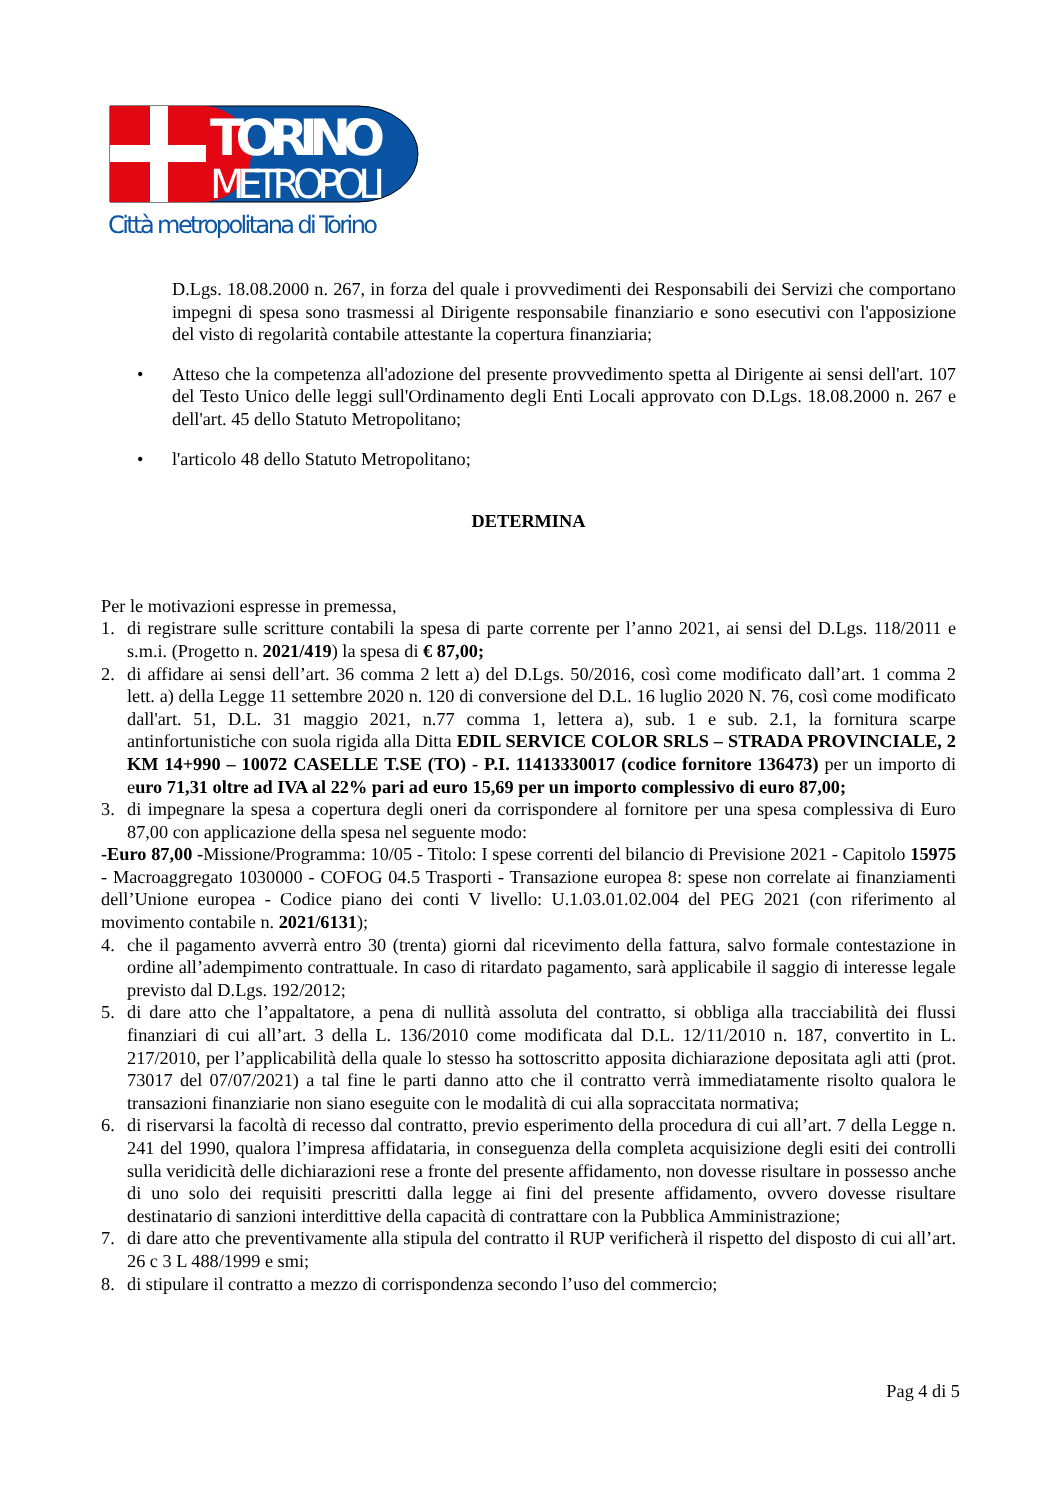TORINO
METROPOLI
Città metropolitana di Torino
D.Lgs. 18.08.2000 n. 267, in forza del quale i provvedimenti dei Responsabili dei Servizi che comportano impegni di spesa sono trasmessi al Dirigente responsabile finanziario e sono esecutivi con l'apposizione del visto di regolarità contabile attestante la copertura finanziaria;
• Atteso che la competenza all'adozione del presente provvedimento spetta al Dirigente ai sensi dell'art. 107 del Testo Unico delle leggi sull'Ordinamento degli Enti Locali approvato con D.Lgs. 18.08.2000 n. 267 e dell'art. 45 dello Statuto Metropolitano;
• l'articolo 48 dello Statuto Metropolitano;
DETERMINA
Per le motivazioni espresse in premessa,
1. di registrare sulle scritture contabili la spesa di parte corrente per l’anno 2021, ai sensi del D.Lgs. 118/2011 e s.m.i. (Progetto n. 2021/419) la spesa di € 87,00;
2. di affidare ai sensi dell’art. 36 comma 2 lett a) del D.Lgs. 50/2016, così come modificato dall’art. 1 comma 2 lett. a) della Legge 11 settembre 2020 n. 120 di conversione del D.L. 16 luglio 2020 N. 76, così come modificato dall'art. 51, D.L. 31 maggio 2021, n.77 comma 1, lettera a), sub. 1 e sub. 2.1, la fornitura scarpe antinfortunistiche con suola rigida alla Ditta EDIL SERVICE COLOR SRLS – STRADA PROVINCIALE, 2 KM 14+990 – 10072 CASELLE T.SE (TO) - P.I. 11413330017 (codice fornitore 136473) per un importo di euro 71,31 oltre ad IVA al 22% pari ad euro 15,69 per un importo complessivo di euro 87,00;
3. di impegnare la spesa a copertura degli oneri da corrispondere al fornitore per una spesa complessiva di Euro 87,00 con applicazione della spesa nel seguente modo:
-Euro 87,00 -Missione/Programma: 10/05 - Titolo: I spese correnti del bilancio di Previsione 2021 - Capitolo 15975 - Macroaggregato 1030000 - COFOG 04.5 Trasporti - Transazione europea 8: spese non correlate ai finanziamenti dell’Unione europea - Codice piano dei conti V livello: U.1.03.01.02.004 del PEG 2021 (con riferimento al movimento contabile n. 2021/6131);
4. che il pagamento avverrà entro 30 (trenta) giorni dal ricevimento della fattura, salvo formale contestazione in ordine all’adempimento contrattuale. In caso di ritardato pagamento, sarà applicabile il saggio di interesse legale previsto dal D.Lgs. 192/2012;
5. di dare atto che l’appaltatore, a pena di nullità assoluta del contratto, si obbliga alla tracciabilità dei flussi finanziari di cui all’art. 3 della L. 136/2010 come modificata dal D.L. 12/11/2010 n. 187, convertito in L. 217/2010, per l’applicabilità della quale lo stesso ha sottoscritto apposita dichiarazione depositata agli atti (prot. 73017 del 07/07/2021) a tal fine le parti danno atto che il contratto verrà immediatamente risolto qualora le transazioni finanziarie non siano eseguite con le modalità di cui alla sopraccitata normativa;
6. di riservarsi la facoltà di recesso dal contratto, previo esperimento della procedura di cui all’art. 7 della Legge n. 241 del 1990, qualora l’impresa affidataria, in conseguenza della completa acquisizione degli esiti dei controlli sulla veridicità delle dichiarazioni rese a fronte del presente affidamento, non dovesse risultare in possesso anche di uno solo dei requisiti prescritti dalla legge ai fini del presente affidamento, ovvero dovesse risultare destinatario di sanzioni interdittive della capacità di contrattare con la Pubblica Amministrazione;
7. di dare atto che preventivamente alla stipula del contratto il RUP verificherà il rispetto del disposto di cui all’art. 26 c 3 L 488/1999 e smi;
8. di stipulare il contratto a mezzo di corrispondenza secondo l’uso del commercio;
Pag 4 di 5